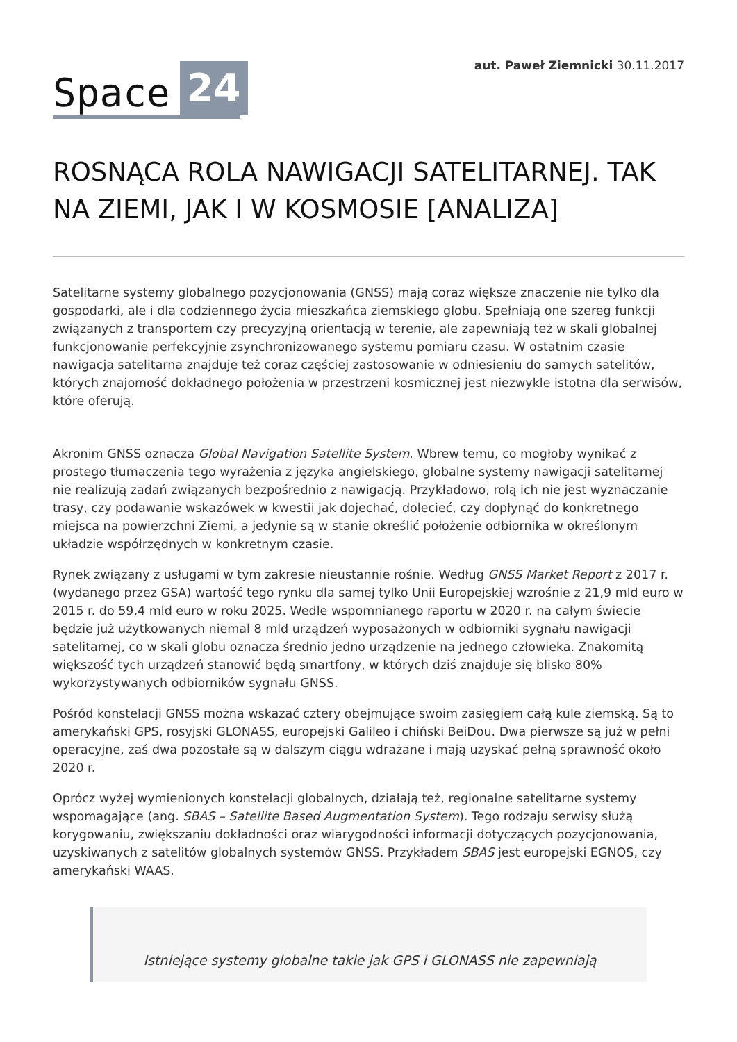Space 24
aut. Paweł Ziemnicki 30.11.2017
ROSNĄCA ROLA NAWIGACJI SATELITARNEJ. TAK NA ZIEMI, JAK I W KOSMOSIE [ANALIZA]
Satelitarne systemy globalnego pozycjonowania (GNSS) mają coraz większe znaczenie nie tylko dla gospodarki, ale i dla codziennego życia mieszkańca ziemskiego globu. Spełniają one szereg funkcji związanych z transportem czy precyzyjną orientacją w terenie, ale zapewniają też w skali globalnej funkcjonowanie perfekcyjnie zsynchronizowanego systemu pomiaru czasu. W ostatnim czasie nawigacja satelitarna znajduje też coraz częściej zastosowanie w odniesieniu do samych satelitów, których znajomość dokładnego położenia w przestrzeni kosmicznej jest niezwykle istotna dla serwisów, które oferują.
Akronim GNSS oznacza Global Navigation Satellite System. Wbrew temu, co mogłoby wynikać z prostego tłumaczenia tego wyrażenia z języka angielskiego, globalne systemy nawigacji satelitarnej nie realizują zadań związanych bezpośrednio z nawigacją. Przykładowo, rolą ich nie jest wyznaczanie trasy, czy podawanie wskazówek w kwestii jak dojechać, dolecieć, czy dopłynąć do konkretnego miejsca na powierzchni Ziemi, a jedynie są w stanie określić położenie odbiornika w określonym układzie współrzędnych w konkretnym czasie.
Rynek związany z usługami w tym zakresie nieustannie rośnie. Według GNSS Market Report z 2017 r. (wydanego przez GSA) wartość tego rynku dla samej tylko Unii Europejskiej wzrośnie z 21,9 mld euro w 2015 r. do 59,4 mld euro w roku 2025. Wedle wspomnianego raportu w 2020 r. na całym świecie będzie już użytkowanych niemal 8 mld urządzeń wyposażonych w odbiorniki sygnału nawigacji satelitarnej, co w skali globu oznacza średnio jedno urządzenie na jednego człowieka. Znakomitą większość tych urządzeń stanowić będą smartfony, w których dziś znajduje się blisko 80% wykorzystywanych odbiorników sygnału GNSS.
Pośród konstelacji GNSS można wskazać cztery obejmujące swoim zasięgiem całą kule ziemską. Są to amerykański GPS, rosyjski GLONASS, europejski Galileo i chiński BeiDou. Dwa pierwsze są już w pełni operacyjne, zaś dwa pozostałe są w dalszym ciągu wdrażane i mają uzyskać pełną sprawność około 2020 r.
Oprócz wyżej wymienionych konstelacji globalnych, działają też, regionalne satelitarne systemy wspomagające (ang. SBAS – Satellite Based Augmentation System). Tego rodzaju serwisy służą korygowaniu, zwiększaniu dokładności oraz wiarygodności informacji dotyczących pozycjonowania, uzyskiwanych z satelitów globalnych systemów GNSS. Przykładem SBAS jest europejski EGNOS, czy amerykański WAAS.
Istniejące systemy globalne takie jak GPS i GLONASS nie zapewniają